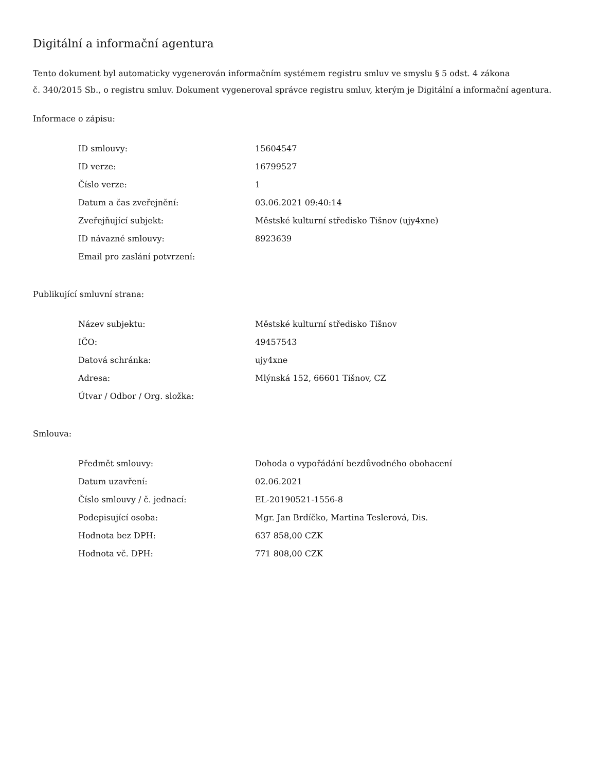Digitální a informační agentura
Tento dokument byl automaticky vygenerován informačním systémem registru smluv ve smyslu § 5 odst. 4 zákona
č. 340/2015 Sb., o registru smluv. Dokument vygeneroval správce registru smluv, kterým je Digitální a informační agentura.
Informace o zápisu:
| ID smlouvy: | 15604547 |
| ID verze: | 16799527 |
| Číslo verze: | 1 |
| Datum a čas zveřejnění: | 03.06.2021 09:40:14 |
| Zveřejňující subjekt: | Městské kulturní středisko Tišnov (ujy4xne) |
| ID návazné smlouvy: | 8923639 |
| Email pro zaslání potvrzení: | |
Publikující smluvní strana:
| Název subjektu: | Městské kulturní středisko Tišnov |
| IČO: | 49457543 |
| Datová schránka: | ujy4xne |
| Adresa: | Mlýnská 152, 66601 Tišnov, CZ |
| Útvar / Odbor / Org. složka: | |
Smlouva:
| Předmět smlouvy: | Dohoda o vypořádání bezdůvodného obohacení |
| Datum uzavření: | 02.06.2021 |
| Číslo smlouvy / č. jednací: | EL-20190521-1556-8 |
| Podepisující osoba: | Mgr. Jan Brdíčko, Martina Teslerová, Dis. |
| Hodnota bez DPH: | 637 858,00 CZK |
| Hodnota vč. DPH: | 771 808,00 CZK |